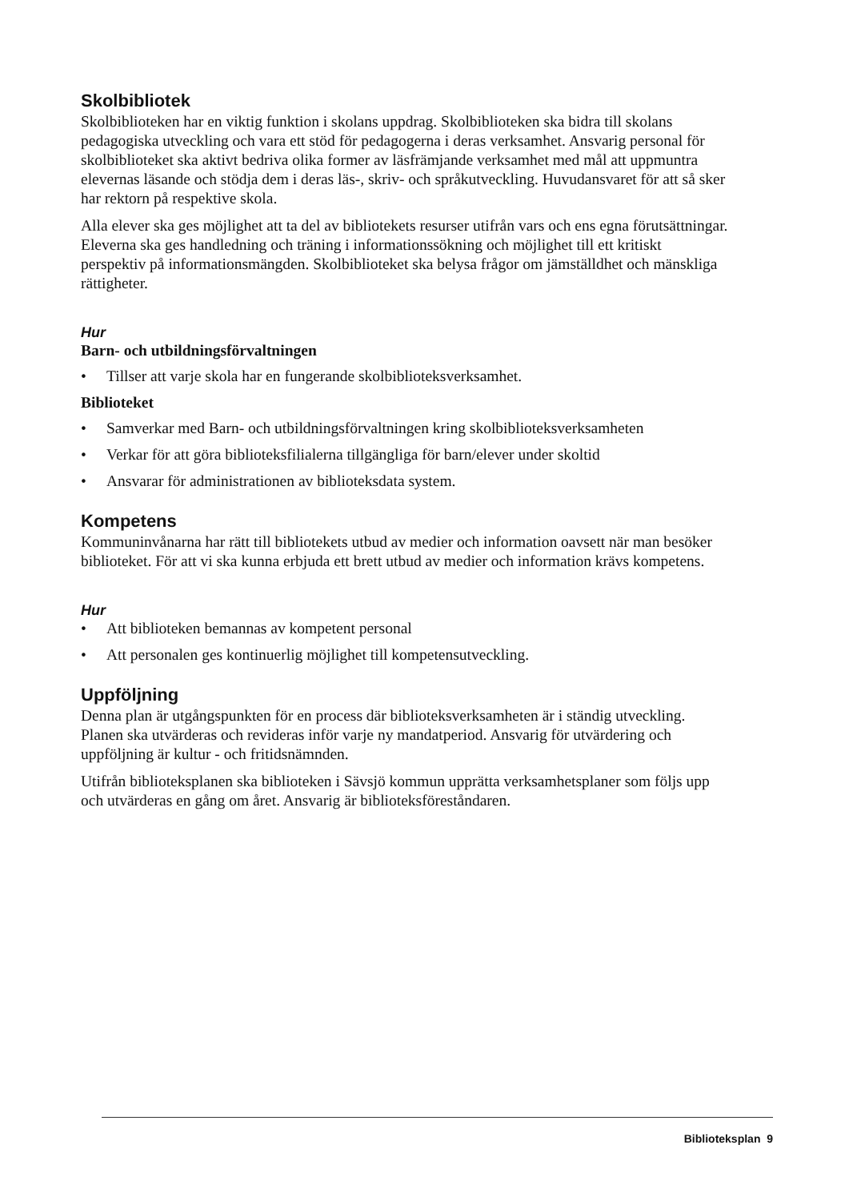Skolbibliotek
Skolbiblioteken har en viktig funktion i skolans uppdrag. Skolbiblioteken ska bidra till skolans pedagogiska utveckling och vara ett stöd för pedagogerna i deras verksamhet. Ansvarig personal för skolbiblioteket ska aktivt bedriva olika former av läsfrämjande verksamhet med mål att uppmuntra elevernas läsande och stödja dem i deras läs-, skriv- och språkutveckling. Huvudansvaret för att så sker har rektorn på respektive skola.
Alla elever ska ges möjlighet att ta del av bibliotekets resurser utifrån vars och ens egna förutsättningar. Eleverna ska ges handledning och träning i informationssökning och möjlighet till ett kritiskt perspektiv på informationsmängden. Skolbiblioteket ska belysa frågor om jämställdhet och mänskliga rättigheter.
Hur
Barn- och utbildningsförvaltningen
• Tillser att varje skola har en fungerande skolbiblioteksverksamhet.
Biblioteket
• Samverkar med Barn- och utbildningsförvaltningen kring skolbiblioteksverksamheten
• Verkar för att göra biblioteksfilialerna tillgängliga för barn/elever under skoltid
• Ansvarar för administrationen av biblioteksdata system.
Kompetens
Kommuninvånarna har rätt till bibliotekets utbud av medier och information oavsett när man besöker biblioteket. För att vi ska kunna erbjuda ett brett utbud av medier och information krävs kompetens.
Hur
• Att biblioteken bemannas av kompetent personal
• Att personalen ges kontinuerlig möjlighet till kompetensutveckling.
Uppföljning
Denna plan är utgångspunkten för en process där biblioteksverksamheten är i ständig utveckling. Planen ska utvärderas och revideras inför varje ny mandatperiod. Ansvarig för utvärdering och uppföljning är kultur - och fritidsnämnden.
Utifrån biblioteksplanen ska biblioteken i Sävsjö kommun upprätta verksamhetsplaner som följs upp och utvärderas en gång om året. Ansvarig är biblioteksföreståndaren.
Biblioteksplan 9